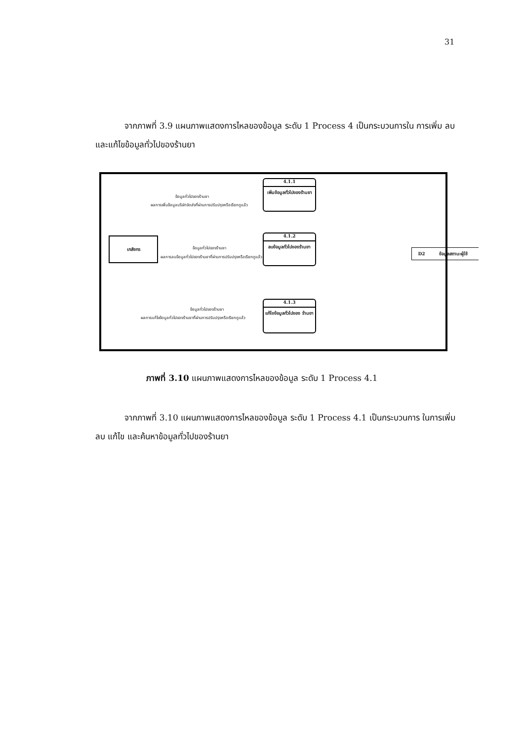31
จากภาพที่ 3.9 แผนภาพแสดงการไหลของข้อมูล ระดับ 1 Process 4 เป็นกระบวนการใน การเพิ่ม ลบ และแก้ไขข้อมูลทั่วไปของร้านยา
4.1.1
เพิ่มข้อมูลทั่วไปของร้านยา
เภสัชกร
ข้อมูลทั่วไปของร้านยา
ผลการเพิ่มข้อมูลบริษัทจัดส่งที่ผ่านการปรับปรุงหรือเรียกดูแล้ว
4.1.2
ลบข้อมูลทั่วไปของร้านยา
ข้อมูลทั่วไปของร้านยา
ผลการลบข้อมูลทั่วไปของร้านยาที่ผ่านการปรับปรุงหรือเรียกดูแล้ว
D2 ข้อมูลสถานะผู้ใช้
4.1.3
แก้ไขข้อมูลทั่วไปของ ร้านยา
ข้อมูลทั่วไปของร้านยา
ผลการแก้ไขข้อมูลทั่วไปของร้านยาที่ผ่านการปรับปรุงหรือเรียกดูแล้ว
ภาพที่ 3.10 แผนภาพแสดงการไหลของข้อมูล ระดับ 1 Process 4.1
จากภาพที่ 3.10 แผนภาพแสดงการไหลของข้อมูล ระดับ 1 Process 4.1 เป็นกระบวนการ ในการเพิ่ม ลบ แก้ไข และค้นหาข้อมูลทั่วไปของร้านยา